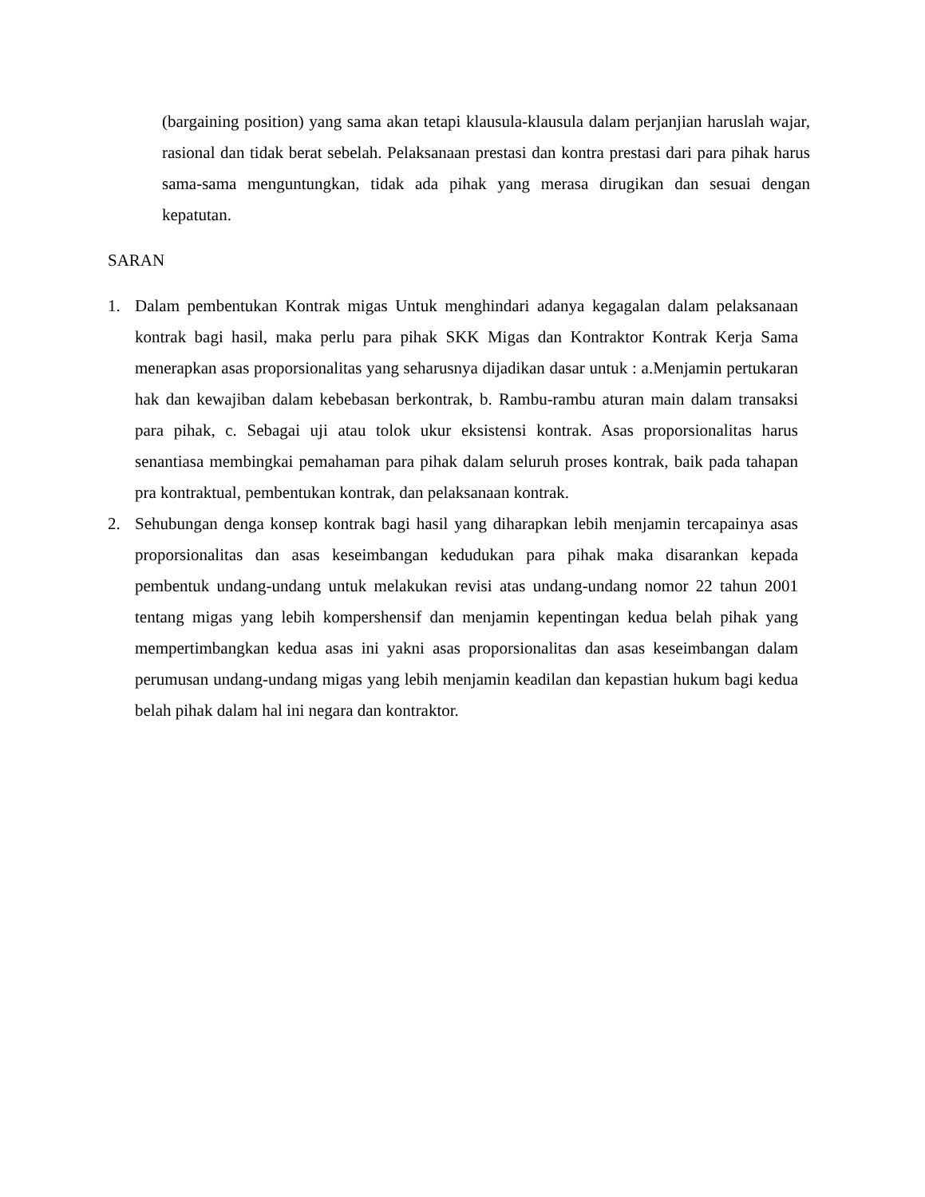(bargaining position) yang sama akan tetapi klausula-klausula dalam perjanjian haruslah wajar, rasional dan tidak berat sebelah. Pelaksanaan prestasi dan kontra prestasi dari para pihak harus sama-sama menguntungkan, tidak ada pihak yang merasa dirugikan dan sesuai dengan kepatutan.
SARAN
1. Dalam pembentukan Kontrak migas Untuk menghindari adanya kegagalan dalam pelaksanaan kontrak bagi hasil, maka perlu para pihak SKK Migas dan Kontraktor Kontrak Kerja Sama menerapkan asas proporsionalitas yang seharusnya dijadikan dasar untuk : a.Menjamin pertukaran hak dan kewajiban dalam kebebasan berkontrak, b. Rambu-rambu aturan main dalam transaksi para pihak, c. Sebagai uji atau tolok ukur eksistensi kontrak. Asas proporsionalitas harus senantiasa membingkai pemahaman para pihak dalam seluruh proses kontrak, baik pada tahapan pra kontraktual, pembentukan kontrak, dan pelaksanaan kontrak.
2. Sehubungan denga konsep kontrak bagi hasil yang diharapkan lebih menjamin tercapainya asas proporsionalitas dan asas keseimbangan kedudukan para pihak maka disarankan kepada pembentuk undang-undang untuk melakukan revisi atas undang-undang nomor 22 tahun 2001 tentang migas yang lebih kompershensif dan menjamin kepentingan kedua belah pihak yang mempertimbangkan kedua asas ini yakni asas proporsionalitas dan asas keseimbangan dalam perumusan undang-undang migas yang lebih menjamin keadilan dan kepastian hukum bagi kedua belah pihak dalam hal ini negara dan kontraktor.